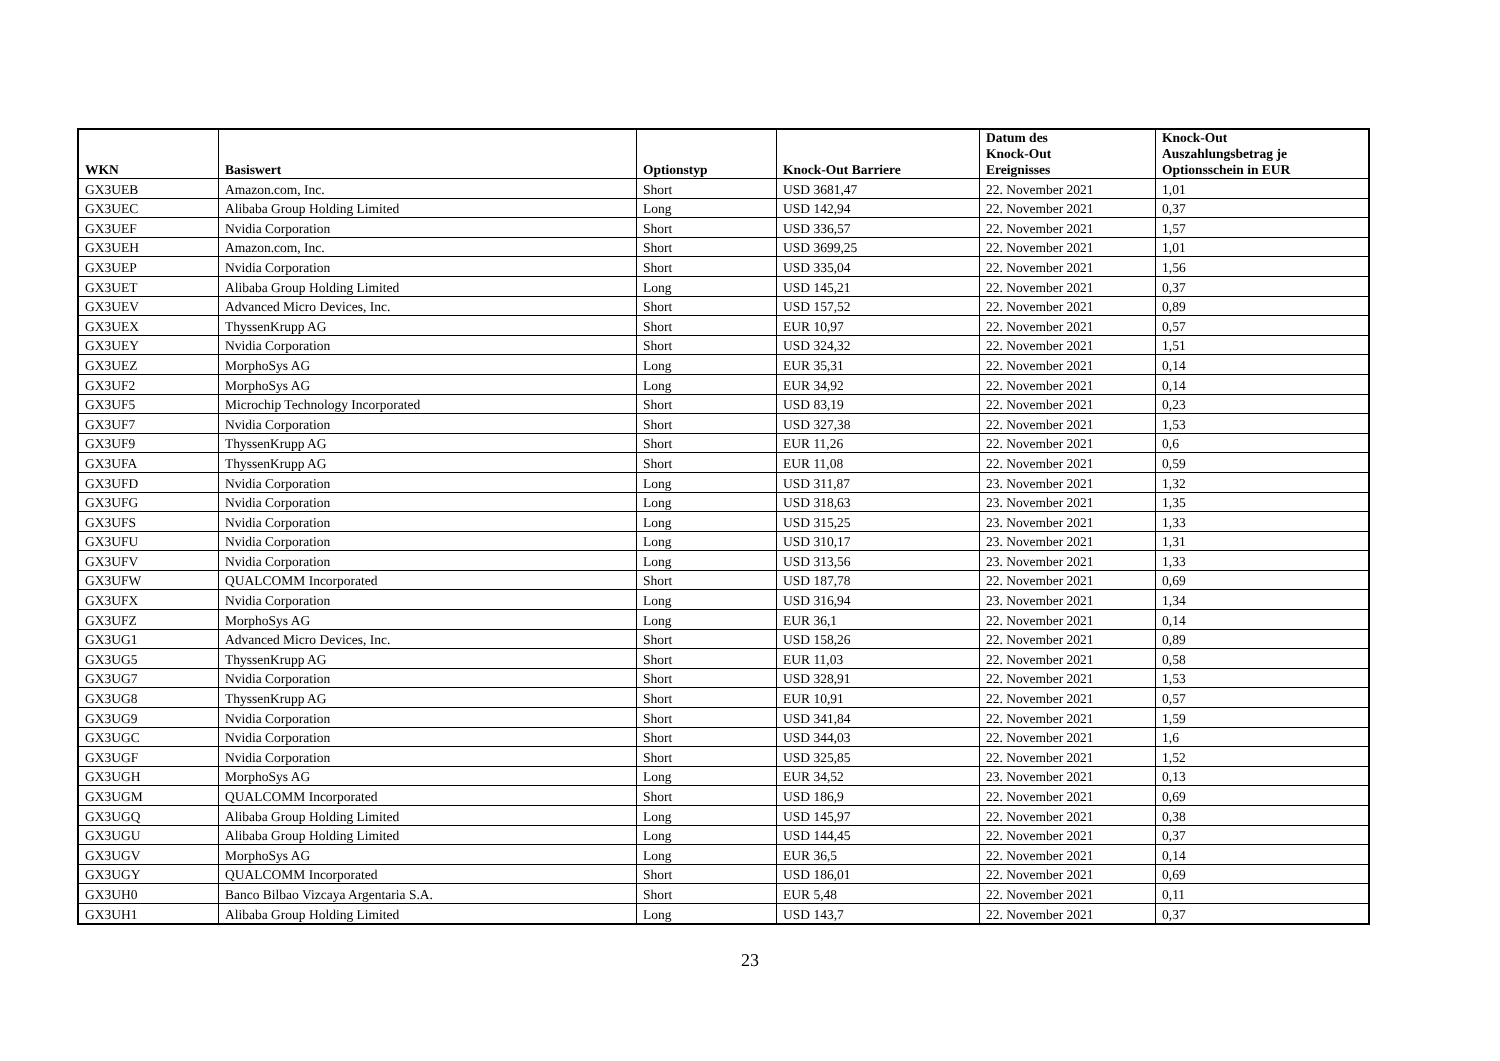| WKN | Basiswert | Optionstyp | Knock-Out Barriere | Datum des Knock-Out Ereignisses | Knock-Out Auszahlungsbetrag je Optionsschein in EUR |
| --- | --- | --- | --- | --- | --- |
| GX3UEB | Amazon.com, Inc. | Short | USD 3681,47 | 22. November 2021 | 1,01 |
| GX3UEC | Alibaba Group Holding Limited | Long | USD 142,94 | 22. November 2021 | 0,37 |
| GX3UEF | Nvidia Corporation | Short | USD 336,57 | 22. November 2021 | 1,57 |
| GX3UEH | Amazon.com, Inc. | Short | USD 3699,25 | 22. November 2021 | 1,01 |
| GX3UEP | Nvidia Corporation | Short | USD 335,04 | 22. November 2021 | 1,56 |
| GX3UET | Alibaba Group Holding Limited | Long | USD 145,21 | 22. November 2021 | 0,37 |
| GX3UEV | Advanced Micro Devices, Inc. | Short | USD 157,52 | 22. November 2021 | 0,89 |
| GX3UEX | ThyssenKrupp AG | Short | EUR 10,97 | 22. November 2021 | 0,57 |
| GX3UEY | Nvidia Corporation | Short | USD 324,32 | 22. November 2021 | 1,51 |
| GX3UEZ | MorphoSys AG | Long | EUR 35,31 | 22. November 2021 | 0,14 |
| GX3UF2 | MorphoSys AG | Long | EUR 34,92 | 22. November 2021 | 0,14 |
| GX3UF5 | Microchip Technology Incorporated | Short | USD 83,19 | 22. November 2021 | 0,23 |
| GX3UF7 | Nvidia Corporation | Short | USD 327,38 | 22. November 2021 | 1,53 |
| GX3UF9 | ThyssenKrupp AG | Short | EUR 11,26 | 22. November 2021 | 0,6 |
| GX3UFA | ThyssenKrupp AG | Short | EUR 11,08 | 22. November 2021 | 0,59 |
| GX3UFD | Nvidia Corporation | Long | USD 311,87 | 23. November 2021 | 1,32 |
| GX3UFG | Nvidia Corporation | Long | USD 318,63 | 23. November 2021 | 1,35 |
| GX3UFS | Nvidia Corporation | Long | USD 315,25 | 23. November 2021 | 1,33 |
| GX3UFU | Nvidia Corporation | Long | USD 310,17 | 23. November 2021 | 1,31 |
| GX3UFV | Nvidia Corporation | Long | USD 313,56 | 23. November 2021 | 1,33 |
| GX3UFW | QUALCOMM Incorporated | Short | USD 187,78 | 22. November 2021 | 0,69 |
| GX3UFX | Nvidia Corporation | Long | USD 316,94 | 23. November 2021 | 1,34 |
| GX3UFZ | MorphoSys AG | Long | EUR 36,1 | 22. November 2021 | 0,14 |
| GX3UG1 | Advanced Micro Devices, Inc. | Short | USD 158,26 | 22. November 2021 | 0,89 |
| GX3UG5 | ThyssenKrupp AG | Short | EUR 11,03 | 22. November 2021 | 0,58 |
| GX3UG7 | Nvidia Corporation | Short | USD 328,91 | 22. November 2021 | 1,53 |
| GX3UG8 | ThyssenKrupp AG | Short | EUR 10,91 | 22. November 2021 | 0,57 |
| GX3UG9 | Nvidia Corporation | Short | USD 341,84 | 22. November 2021 | 1,59 |
| GX3UGC | Nvidia Corporation | Short | USD 344,03 | 22. November 2021 | 1,6 |
| GX3UGF | Nvidia Corporation | Short | USD 325,85 | 22. November 2021 | 1,52 |
| GX3UGH | MorphoSys AG | Long | EUR 34,52 | 23. November 2021 | 0,13 |
| GX3UGM | QUALCOMM Incorporated | Short | USD 186,9 | 22. November 2021 | 0,69 |
| GX3UGQ | Alibaba Group Holding Limited | Long | USD 145,97 | 22. November 2021 | 0,38 |
| GX3UGU | Alibaba Group Holding Limited | Long | USD 144,45 | 22. November 2021 | 0,37 |
| GX3UGV | MorphoSys AG | Long | EUR 36,5 | 22. November 2021 | 0,14 |
| GX3UGY | QUALCOMM Incorporated | Short | USD 186,01 | 22. November 2021 | 0,69 |
| GX3UH0 | Banco Bilbao Vizcaya Argentaria S.A. | Short | EUR 5,48 | 22. November 2021 | 0,11 |
| GX3UH1 | Alibaba Group Holding Limited | Long | USD 143,7 | 22. November 2021 | 0,37 |
23